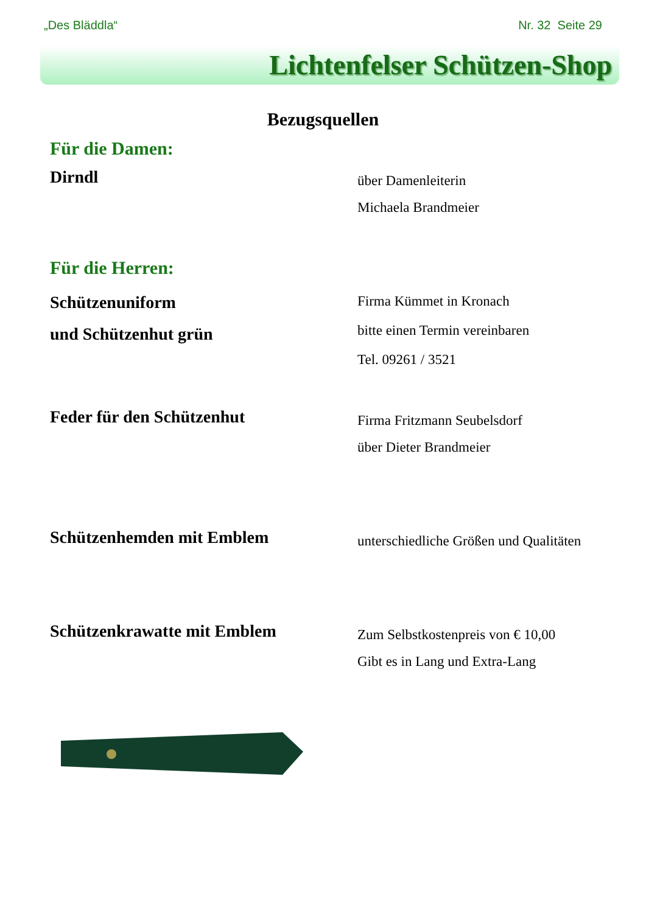„Des Bläddla“Nr. 32 Seite 29
Lichtenfelser Schützen-Shop
Bezugsquellen
Für die Damen:
Dirndl
über Damenleiterin
Michaela Brandmeier
Für die Herren:
Schützenuniform
und Schützenhut grün
Firma Kümmet in Kronach
bitte einen Termin vereinbaren
Tel. 09261 / 3521
Feder für den Schützenhut
Firma Fritzmann Seubelsdorf
über Dieter Brandmeier
Schützenhemden mit Emblem
unterschiedliche Größen und Qualitäten
Schützenkrawatte mit Emblem
Zum Selbstkostenpreis von € 10,00
Gibt es in Lang und Extra-Lang